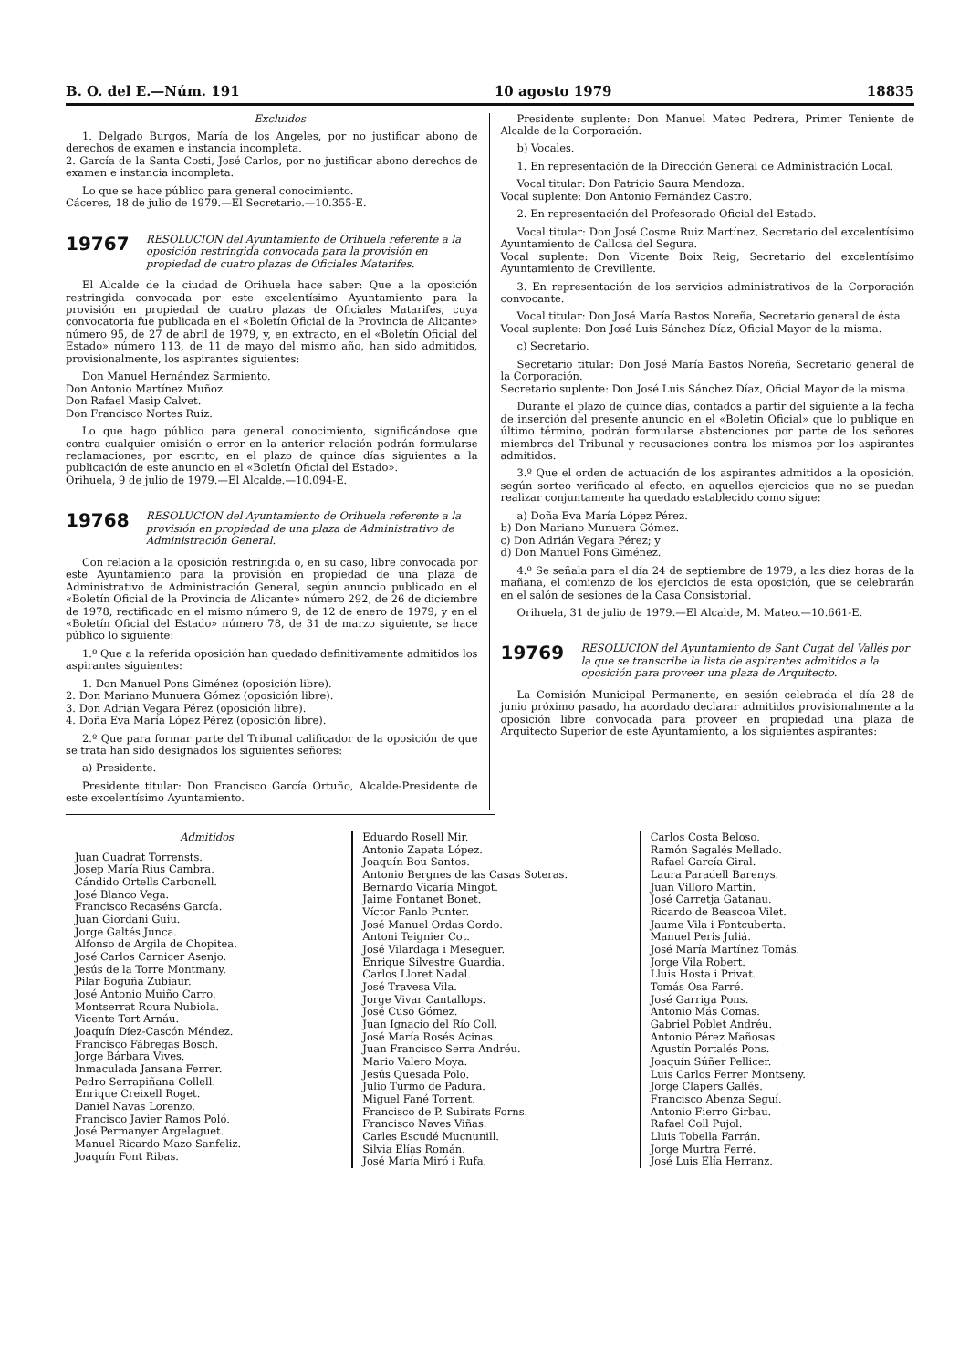B. O. del E.—Núm. 191 10 agosto 1979 18835
Excluidos
1. Delgado Burgos, María de los Angeles, por no justificar abono de derechos de examen e instancia incompleta.
2. García de la Santa Costi, José Carlos, por no justificar abono derechos de examen e instancia incompleta.
Lo que se hace público para general conocimiento.
Cáceres, 18 de julio de 1979.—El Secretario.—10.355-E.
19767
RESOLUCION del Ayuntamiento de Orihuela referente a la oposición restringida convocada para la provisión en propiedad de cuatro plazas de Oficiales Matarifes.
El Alcalde de la ciudad de Orihuela hace saber: Que a la oposición restringida convocada por este excelentísimo Ayuntamiento para la provisión en propiedad de cuatro plazas de Oficiales Matarifes, cuya convocatoria fue publicada en el «Boletín Oficial de la Provincia de Alicante» número 95, de 27 de abril de 1979, y, en extracto, en el «Boletín Oficial del Estado» número 113, de 11 de mayo del mismo año, han sido admitidos, provisionalmente, los aspirantes siguientes:
Don Manuel Hernández Sarmiento.
Don Antonio Martínez Muñoz.
Don Rafael Masip Calvet.
Don Francisco Nortes Ruiz.
Lo que hago público para general conocimiento, significándose que contra cualquier omisión o error en la anterior relación podrán formularse reclamaciones, por escrito, en el plazo de quince días siguientes a la publicación de este anuncio en el «Boletín Oficial del Estado».
Orihuela, 9 de julio de 1979.—El Alcalde.—10.094-E.
19768
RESOLUCION del Ayuntamiento de Orihuela referente a la provisión en propiedad de una plaza de Administrativo de Administración General.
Con relación a la oposición restringida o, en su caso, libre convocada por este Ayuntamiento para la provisión en propiedad de una plaza de Administrativo de Administración General, según anuncio publicado en el «Boletín Oficial de la Provincia de Alicante» número 292, de 26 de diciembre de 1978, rectificado en el mismo número 9, de 12 de enero de 1979, y en el «Boletín Oficial del Estado» número 78, de 31 de marzo siguiente, se hace público lo siguiente:
1.º Que a la referida oposición han quedado definitivamente admitidos los aspirantes siguientes:
1. Don Manuel Pons Giménez (oposición libre).
2. Don Mariano Munuera Gómez (oposición libre).
3. Don Adrián Vegara Pérez (oposición libre).
4. Doña Eva María López Pérez (oposición libre).
2.º Que para formar parte del Tribunal calificador de la oposición de que se trata han sido designados los siguientes señores:
a) Presidente.
Presidente titular: Don Francisco García Ortuño, Alcalde-Presidente de este excelentísimo Ayuntamiento.
Presidente suplente: Don Manuel Mateo Pedrera, Primer Teniente de Alcalde de la Corporación.
b) Vocales.
1. En representación de la Dirección General de Administración Local.
Vocal titular: Don Patricio Saura Mendoza.
Vocal suplente: Don Antonio Fernández Castro.
2. En representación del Profesorado Oficial del Estado.
Vocal titular: Don José Cosme Ruiz Martínez, Secretario del excelentísimo Ayuntamiento de Callosa del Segura.
Vocal suplente: Don Vicente Boix Reig, Secretario del excelentísimo Ayuntamiento de Crevillente.
3. En representación de los servicios administrativos de la Corporación convocante.
Vocal titular: Don José María Bastos Noreña, Secretario general de ésta.
Vocal suplente: Don José Luis Sánchez Díaz, Oficial Mayor de la misma.
c) Secretario.
Secretario titular: Don José María Bastos Noreña, Secretario general de la Corporación.
Secretario suplente: Don José Luis Sánchez Díaz, Oficial Mayor de la misma.
Durante el plazo de quince días, contados a partir del siguiente a la fecha de inserción del presente anuncio en el «Boletín Oficial» que lo publique en último término, podrán formularse abstenciones por parte de los señores miembros del Tribunal y recusaciones contra los mismos por los aspirantes admitidos.
3.º Que el orden de actuación de los aspirantes admitidos a la oposición, según sorteo verificado al efecto, en aquellos ejercicios que no se puedan realizar conjuntamente ha quedado establecido como sigue:
a) Doña Eva María López Pérez.
b) Don Mariano Munuera Gómez.
c) Don Adrián Vegara Pérez; y
d) Don Manuel Pons Giménez.
4.º Se señala para el día 24 de septiembre de 1979, a las diez horas de la mañana, el comienzo de los ejercicios de esta oposición, que se celebrarán en el salón de sesiones de la Casa Consistorial.
Orihuela, 31 de julio de 1979.—El Alcalde, M. Mateo.—10.661-E.
19769
RESOLUCION del Ayuntamiento de Sant Cugat del Vallés por la que se transcribe la lista de aspirantes admitidos a la oposición para proveer una plaza de Arquitecto.
La Comisión Municipal Permanente, en sesión celebrada el día 28 de junio próximo pasado, ha acordado declarar admitidos provisionalmente a la oposición libre convocada para proveer en propiedad una plaza de Arquitecto Superior de este Ayuntamiento, a los siguientes aspirantes:
Admitidos
Juan Cuadrat Torrensts.
Josep María Rius Cambra.
Cándido Ortells Carbonell.
José Blanco Vega.
Francisco Recaséns García.
Juan Giordani Guiu.
Jorge Galtés Junca.
Alfonso de Argila de Chopitea.
José Carlos Carnicer Asenjo.
Jesús de la Torre Montmany.
Pilar Boguña Zubiaur.
José Antonio Muiño Carro.
Montserrat Roura Nubiola.
Vicente Tort Arnáu.
Joaquín Díez-Cascón Méndez.
Francisco Fábregas Bosch.
Jorge Bárbara Vives.
Inmaculada Jansana Ferrer.
Pedro Serrapiñana Collell.
Enrique Creixell Roget.
Daniel Navas Lorenzo.
Francisco Javier Ramos Poló.
José Permanyer Argelaguet.
Manuel Ricardo Mazo Sanfeliz.
Joaquín Font Ribas.
Eduardo Rosell Mir.
Antonio Zapata López.
Joaquín Bou Santos.
Antonio Bergnes de las Casas Soteras.
Bernardo Vicaría Mingot.
Jaime Fontanet Bonet.
Víctor Fanlo Punter.
José Manuel Ordas Gordo.
Antoni Teignier Cot.
José Vilardaga i Meseguer.
Enrique Silvestre Guardia.
Carlos Lloret Nadal.
José Travesa Vila.
Jorge Vivar Cantallops.
José Cusó Gómez.
Juan Ignacio del Río Coll.
José María Rosés Acinas.
Juan Francisco Serra Andréu.
Mario Valero Moya.
Jesús Quesada Polo.
Julio Turmo de Padura.
Miguel Fané Torrent.
Francisco de P. Subirats Forns.
Francisco Naves Viñas.
Carles Escudé Mucnunill.
Silvia Elías Román.
José María Miró i Rufa.
Carlos Costa Beloso.
Ramón Sagalés Mellado.
Rafael García Giral.
Laura Paradell Barenys.
Juan Villoro Martín.
José Carretja Gatanau.
Ricardo de Beascoa Vilet.
Jaume Vila i Fontcuberta.
Manuel Peris Juliá.
José María Martínez Tomás.
Jorge Vila Robert.
Lluis Hosta i Privat.
Tomás Osa Farré.
José Garriga Pons.
Antonio Más Comas.
Gabriel Poblet Andréu.
Antonio Pérez Mañosas.
Agustín Portalés Pons.
Joaquín Súñer Pellicer.
Luis Carlos Ferrer Montseny.
Jorge Clapers Gallés.
Francisco Abenza Seguí.
Antonio Fierro Girbau.
Rafael Coll Pujol.
Lluis Tobella Farrán.
Jorge Murtra Ferré.
José Luis Elía Herranz.